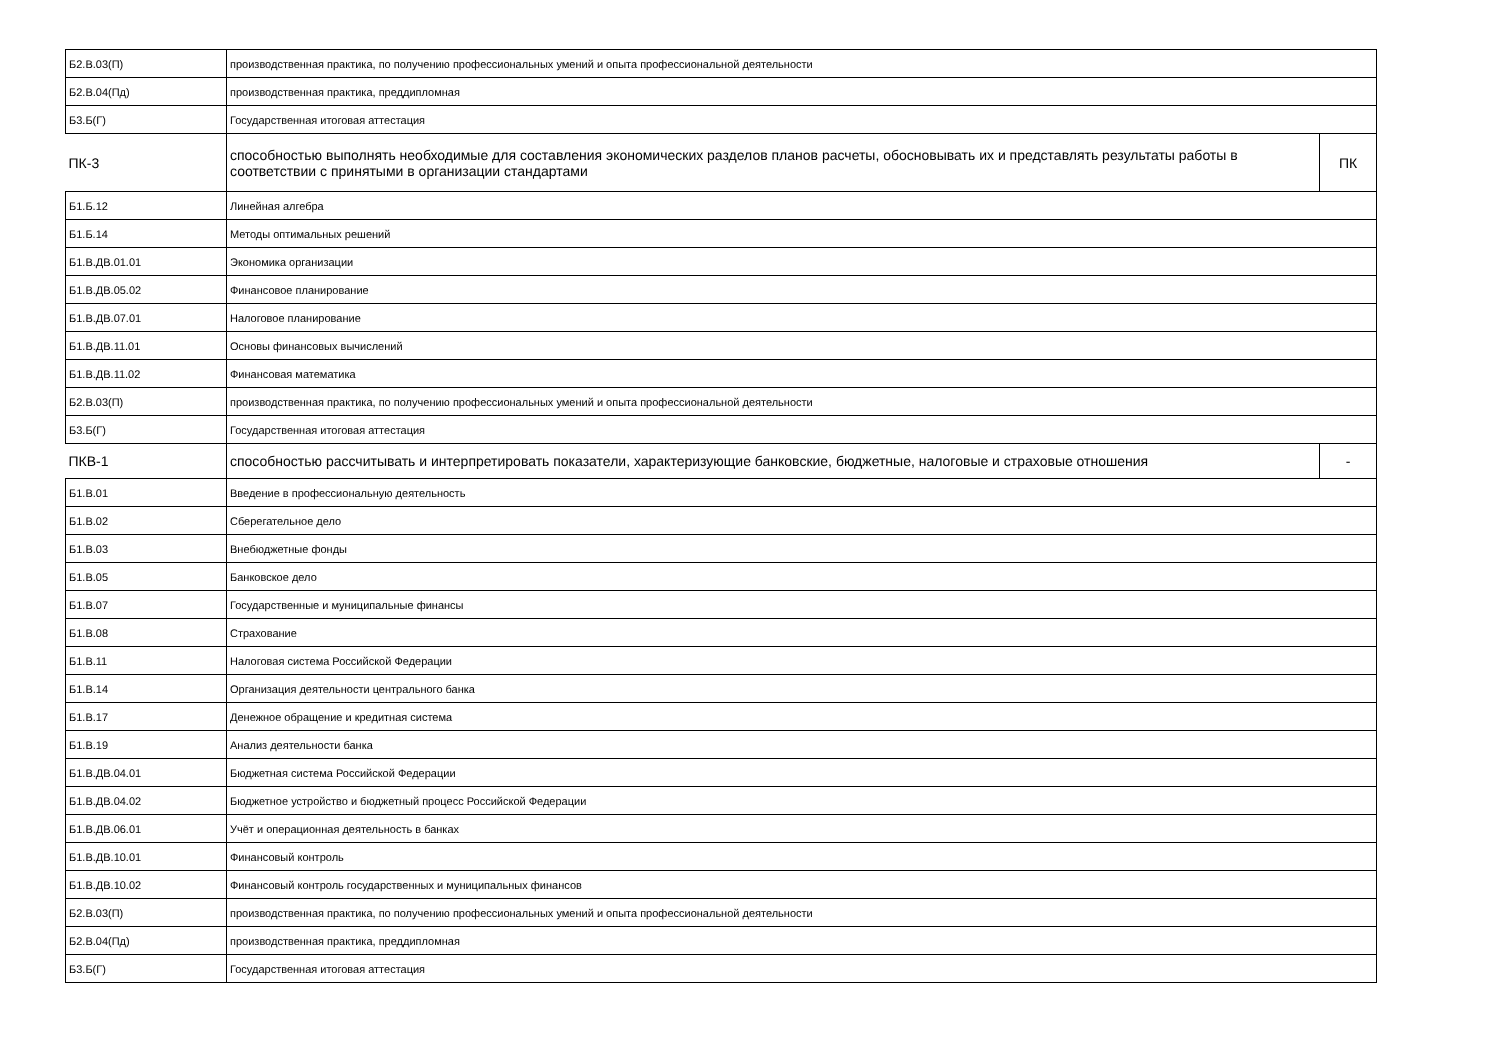| Б2.В.03(П) | производственная практика, по получению профессиональных умений и опыта профессиональной деятельности | |
| Б2.В.04(Пд) | производственная практика, преддипломная | |
| Б3.Б(Г) | Государственная итоговая аттестация | |
| ПК-3 | способностью выполнять необходимые для составления экономических разделов планов расчеты, обосновывать их и представлять результаты работы в соответствии с принятыми в организации стандартами | ПК |
| Б1.Б.12 | Линейная алгебра | |
| Б1.Б.14 | Методы оптимальных решений | |
| Б1.В.ДВ.01.01 | Экономика организации | |
| Б1.В.ДВ.05.02 | Финансовое планирование | |
| Б1.В.ДВ.07.01 | Налоговое планирование | |
| Б1.В.ДВ.11.01 | Основы финансовых вычислений | |
| Б1.В.ДВ.11.02 | Финансовая математика | |
| Б2.В.03(П) | производственная практика, по получению профессиональных умений и опыта профессиональной деятельности | |
| Б3.Б(Г) | Государственная итоговая аттестация | |
| ПКВ-1 | способностью рассчитывать и интерпретировать показатели, характеризующие банковские, бюджетные, налоговые и страховые отношения | - |
| Б1.В.01 | Введение в профессиональную деятельность | |
| Б1.В.02 | Сберегательное дело | |
| Б1.В.03 | Внебюджетные фонды | |
| Б1.В.05 | Банковское дело | |
| Б1.В.07 | Государственные и муниципальные финансы | |
| Б1.В.08 | Страхование | |
| Б1.В.11 | Налоговая система Российской Федерации | |
| Б1.В.14 | Организация деятельности центрального банка | |
| Б1.В.17 | Денежное обращение и кредитная система | |
| Б1.В.19 | Анализ деятельности банка | |
| Б1.В.ДВ.04.01 | Бюджетная система Российской Федерации | |
| Б1.В.ДВ.04.02 | Бюджетное устройство и бюджетный процесс Российской Федерации | |
| Б1.В.ДВ.06.01 | Учёт и операционная деятельность в банках | |
| Б1.В.ДВ.10.01 | Финансовый контроль | |
| Б1.В.ДВ.10.02 | Финансовый контроль государственных и муниципальных финансов | |
| Б2.В.03(П) | производственная практика, по получению профессиональных умений и опыта профессиональной деятельности | |
| Б2.В.04(Пд) | производственная практика, преддипломная | |
| Б3.Б(Г) | Государственная итоговая аттестация | |